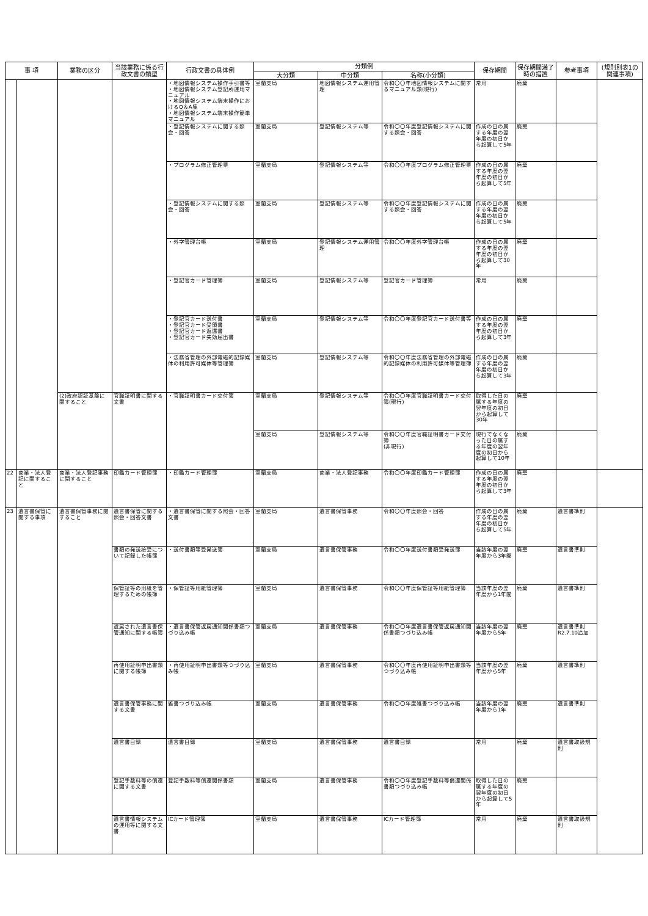| 事 項 | | 業務の区分 | 当該業務に係る行政文書の類型 | 行政文書の具体例 | 分類例 | | | 保存期間 | 保存期間満了時の措置 | 参考事項 | (規則別表1の関連事項) |
| --- | --- | --- | --- | --- | --- | --- | --- | --- | --- | --- | --- |
| | | | | | 大分類 | 中分類 | 名称(小分類) | | | | |
| | | | | ・地図情報システム操作手引書等 ・地図情報システム登記所運用マニュアル ・地図情報システム端末操作におけるQ＆A集 ・地図情報システム端末操作簡単マニュアル | 室蘭支局 | 地図情報システム運用管理 | 令和〇〇年地図情報システムに関するマニュアル類(現行) | 常用 | 廃棄 | | |
| | | | | ・登記情報システムに関する照会・回答 | 室蘭支局 | 登記情報システム等 | 令和〇〇年度登記情報システムに関する照会・回答 | 作成の日の属する年度の翌年度の初日から起算して5年 | 廃棄 | | |
| | | | | ・プログラム修正管理票 | 室蘭支局 | 登記情報システム等 | 令和〇〇年度プログラム修正管理票 | 作成の日の属する年度の翌年度の初日から起算して5年 | 廃棄 | | |
| | | | | ・登記情報システムに関する照会・回答 | 室蘭支局 | 登記情報システム等 | 令和〇〇年度登記情報システムに関する照会・回答 | 作成の日の属する年度の翌年度の初日から起算して5年 | 廃棄 | | |
| | | | | ・外字管理台帳 | 室蘭支局 | 登記情報システム運用管理 | 令和〇〇年度外字管理台帳 | 作成の日の属する年度の翌年度の初日から起算して30年 | 廃棄 | | |
| | | | | ・登記官カード管理簿 | 室蘭支局 | 登記情報システム等 | 登記官カード管理簿 | 常用 | 廃棄 | | |
| | | | | ・登記官カード送付書 ・登記官カード受領書 ・登記官カード返還書 ・登記官カード失効届出書 | 室蘭支局 | 登記情報システム等 | 令和〇〇年度登記官カード送付書等 | 作成の日の属する年度の翌年度の初日から起算して3年 | 廃棄 | | |
| | | | | ・法務省管理の外部電磁的記録媒体の利用許可媒体等管理簿 | 室蘭支局 | 登記情報システム等 | 令和〇〇年度法務省管理の外部電磁的記録媒体の利用許可媒体等管理簿 | 作成の日の属する年度の翌年度の初日から起算して3年 | 廃棄 | | |
| | | (2)政府認証基盤に関すること | 官職証明書に関する文書 | ・官職証明書カード交付簿 | 室蘭支局 | 登記情報システム等 | 令和〇〇年度官職証明書カード交付簿(現行) | 取得した日の属する年度の翌年度の初日から起算して30年 | 廃棄 | | |
| | | | | | 室蘭支局 | 登記情報システム等 | 令和〇〇年度官職証明書カード交付簿 (非現行) | 現行でなくなった日の属する年度の翌年度の初日から起算して10年 | 廃棄 | | |
| 22 | 商業・法人登記に関すること | 商業・法人登記事務に関すること | 印鑑カード管理簿 | ・印鑑カード管理簿 | 室蘭支局 | 商業・法人登記事務 | 令和〇〇年度印鑑カード管理簿 | 作成の日の属する年度の翌年度の初日から起算して3年 | 廃棄 | | |
| 23 | 遺言書保管に関する事項 | 遺言書保管事務に関すること | 遺言書保管に関する照会・回答文書 | ・遺言書保管に関する照会・回答文書 | 室蘭支局 | 遺言書保管事務 | 令和〇〇年度照会・回答 | 作成の日の属する年度の翌年度の初日から起算して5年 | 廃棄 | 遺言書準則 | |
| | | | 書類の発送接受について記録した帳簿 | ・送付書類等受発送簿 | 室蘭支局 | 遺言書保管事務 | 令和〇〇年度送付書類受発送簿 | 当該年度の翌年度から3年間 | 廃棄 | 遺言書準則 | |
| | | | 保管証等の用紙を管理するための帳簿 | ・保管証等用紙管理簿 | 室蘭支局 | 遺言書保管事務 | 令和〇〇年度保管証等用紙管理簿 | 当該年度の翌年度から1年間 | 廃棄 | 遺言書準則 | |
| | | | 返戻された遺言書保管通知に関する帳簿 | ・遺言書保管返戻通知関係書類つづり込み帳 | 室蘭支局 | 遺言書保管事務 | 令和〇〇年度遺言書保管返戻通知関係書類つづり込み帳 | 当該年度の翌年度から5年 | 廃棄 | 遺言書準則 R2.7.10追加 | |
| | | | 再使用証明申出書類に関する帳簿 | ・再使用証明申出書類等つづり込み帳 | 室蘭支局 | 遺言書保管事務 | 令和〇〇年度再使用証明申出書類等つづり込み帳 | 当該年度の翌年度から5年 | 廃棄 | 遺言書準則 | |
| | | | 遺言書保管事務に関する文書 | 雑書つづり込み帳 | 室蘭支局 | 遺言書保管事務 | 令和〇〇年度雑書つづり込み帳 | 当該年度の翌年度から1年 | 廃棄 | 遺言書準則 | |
| | | | 遺言書目録 | 遺言書目録 | 室蘭支局 | 遺言書保管事務 | 遺言書目録 | 常用 | 廃棄 | 遺言書取扱規則 | |
| | | | 登記手数料等の償還に関する文書 | 登記手数料等償還関係書類 | 室蘭支局 | 遺言書保管事務 | 令和〇〇年度登記手数料等償還関係書類つづり込み帳 | 取得した日の属する年度の翌年度の初日から起算して5年 | 廃棄 | | |
| | | | 遺言書情報システムの運用等に関する文書 | ICカード管理簿 | 室蘭支局 | 遺言書保管事務 | ICカード管理簿 | 常用 | 廃棄 | 遺言書取扱規則 | |